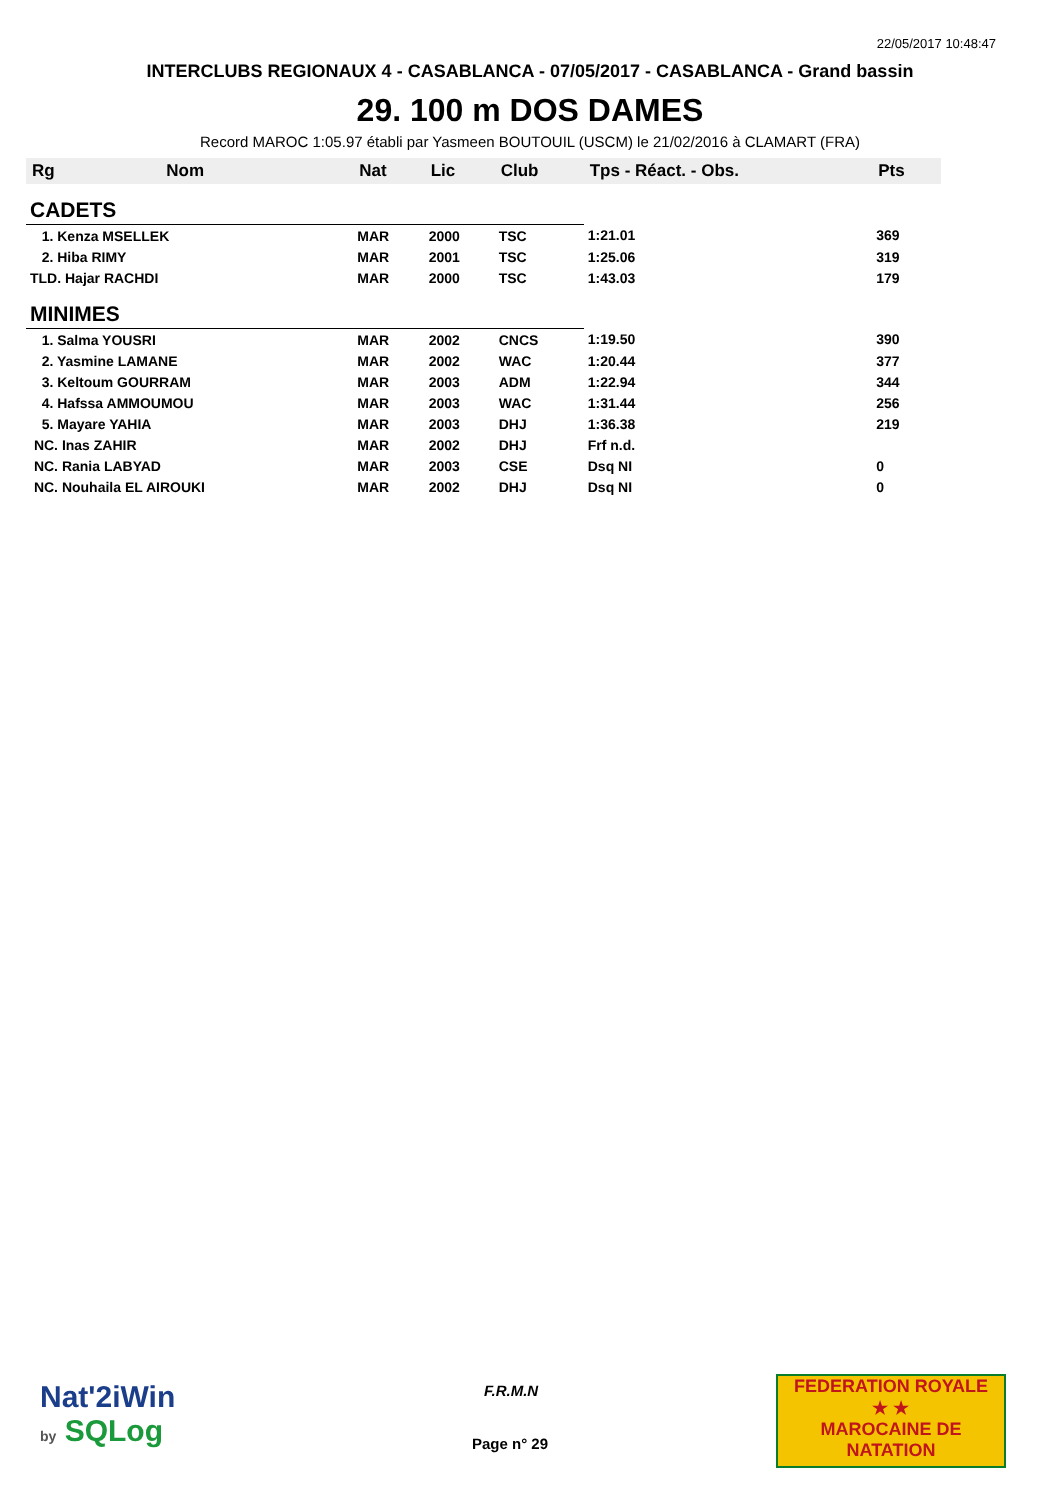22/05/2017 10:48:47
INTERCLUBS REGIONAUX 4 - CASABLANCA - 07/05/2017 - CASABLANCA - Grand bassin
29. 100 m DOS DAMES
Record MAROC 1:05.97 établi par Yasmeen BOUTOUIL (USCM) le 21/02/2016 à CLAMART (FRA)
| Rg | Nom | Nat | Lic | Club | Tps - Réact. - Obs. | Pts |
| --- | --- | --- | --- | --- | --- | --- |
| CADETS | | | | | | |
| 1. Kenza MSELLEK | | MAR | 2000 | TSC | 1:21.01 | 369 |
| 2. Hiba RIMY | | MAR | 2001 | TSC | 1:25.06 | 319 |
| TLD. Hajar RACHDI | | MAR | 2000 | TSC | 1:43.03 | 179 |
| MINIMES | | | | | | |
| 1. Salma YOUSRI | | MAR | 2002 | CNCS | 1:19.50 | 390 |
| 2. Yasmine LAMANE | | MAR | 2002 | WAC | 1:20.44 | 377 |
| 3. Keltoum GOURRAM | | MAR | 2003 | ADM | 1:22.94 | 344 |
| 4. Hafssa AMMOUMOU | | MAR | 2003 | WAC | 1:31.44 | 256 |
| 5. Mayare YAHIA | | MAR | 2003 | DHJ | 1:36.38 | 219 |
| NC. Inas ZAHIR | | MAR | 2002 | DHJ | Frf n.d. | |
| NC. Rania LABYAD | | MAR | 2003 | CSE | Dsq NI | 0 |
| NC. Nouhaila EL AIROUKI | | MAR | 2002 | DHJ | Dsq NI | 0 |
Nat'2iWin
by SQLog
F.R.M.N
Page n° 29
FEDERATION ROYALE
★ ★
MAROCAINE DE NATATION